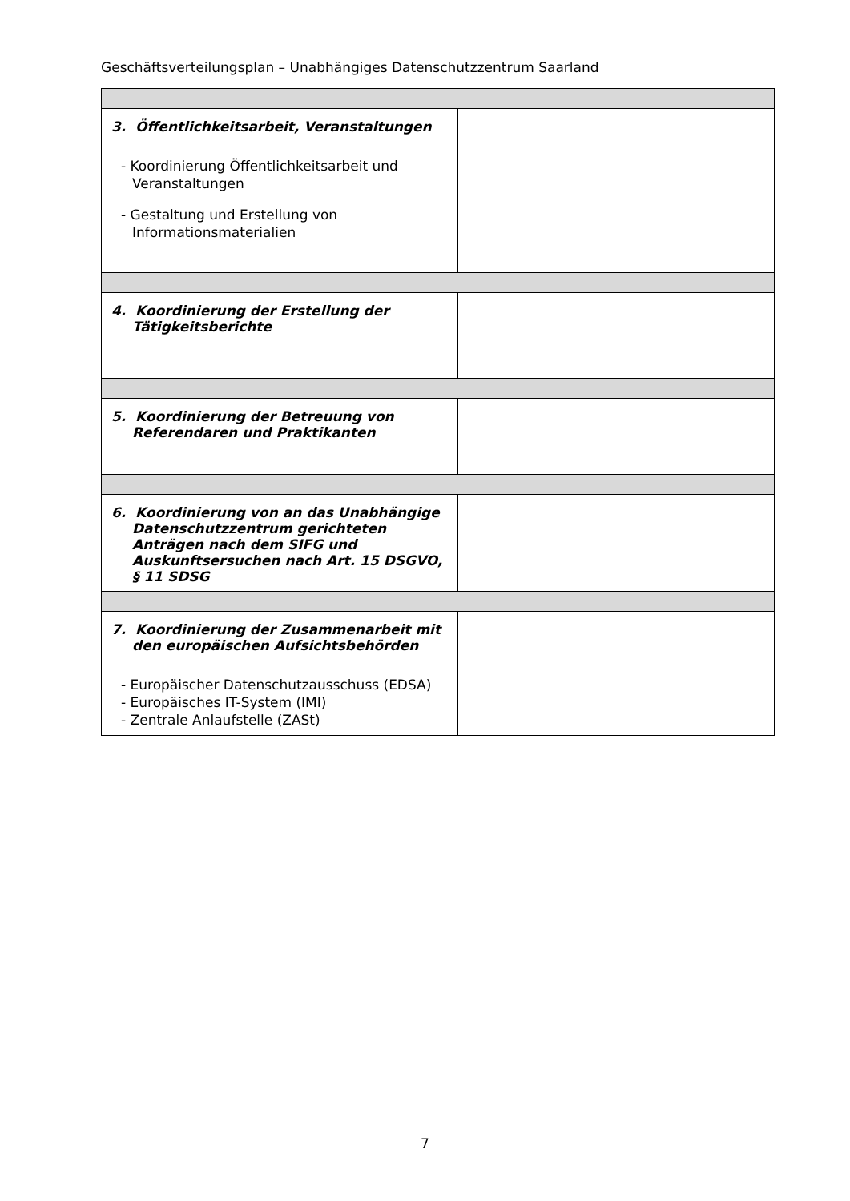Geschäftsverteilungsplan – Unabhängiges Datenschutzzentrum Saarland
| 3. Öffentlichkeitsarbeit, Veranstaltungen - Koordinierung Öffentlichkeitsarbeit und Veranstaltungen | |
| - Gestaltung und Erstellung von Informationsmaterialien | |
| 4. Koordinierung der Erstellung der Tätigkeitsberichte | |
| 5. Koordinierung der Betreuung von Referendaren und Praktikanten | |
| 6. Koordinierung von an das Unabhängige Datenschutzzentrum gerichteten Anträgen nach dem SIFG und Auskunftsersuchen nach Art. 15 DSGVO, § 11 SDSG | |
| 7. Koordinierung der Zusammenarbeit mit den europäischen Aufsichtsbehörden - Europäischer Datenschutzausschuss (EDSA) - Europäisches IT-System (IMI) - Zentrale Anlaufstelle (ZASt) | |
7